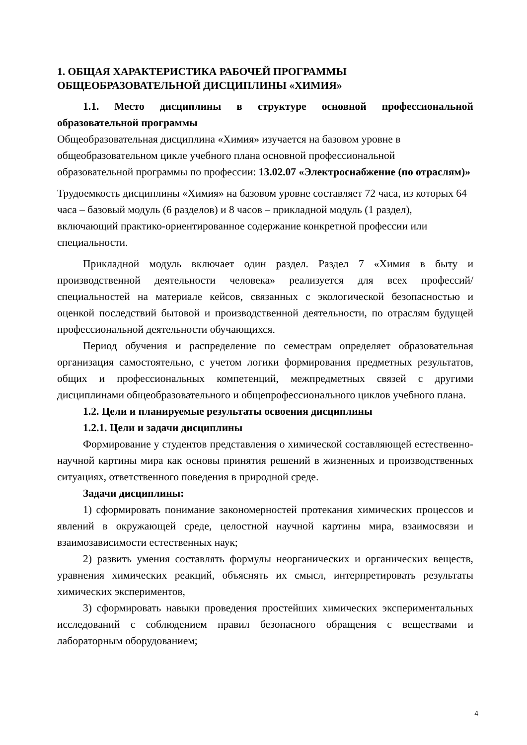1. ОБЩАЯ ХАРАКТЕРИСТИКА РАБОЧЕЙ ПРОГРАММЫ ОБЩЕОБРАЗОВАТЕЛЬНОЙ ДИСЦИПЛИНЫ «ХИМИЯ»
1.1. Место дисциплины в структуре основной профессиональной образовательной программы
Общеобразовательная дисциплина «Химия» изучается на базовом уровне в общеобразовательном цикле учебного плана основной профессиональной образовательной программы по профессии: 13.02.07 «Электроснабжение (по отраслям)»
Трудоемкость дисциплины «Химия» на базовом уровне составляет 72 часа, из которых 64 часа – базовый модуль (6 разделов) и 8 часов – прикладной модуль (1 раздел), включающий практико-ориентированное содержание конкретной профессии или специальности.
Прикладной модуль включает один раздел. Раздел 7 «Химия в быту и производственной деятельности человека» реализуется для всех профессий/специальностей на материале кейсов, связанных с экологической безопасностью и оценкой последствий бытовой и производственной деятельности, по отраслям будущей профессиональной деятельности обучающихся.
Период обучения и распределение по семестрам определяет образовательная организация самостоятельно, с учетом логики формирования предметных результатов, общих и профессиональных компетенций, межпредметных связей с другими дисциплинами общеобразовательного и общепрофессионального циклов учебного плана.
1.2. Цели и планируемые результаты освоения дисциплины
1.2.1. Цели и задачи дисциплины
Формирование у студентов представления о химической составляющей естественно-научной картины мира как основы принятия решений в жизненных и производственных ситуациях, ответственного поведения в природной среде.
Задачи дисциплины:
1) сформировать понимание закономерностей протекания химических процессов и явлений в окружающей среде, целостной научной картины мира, взаимосвязи и взаимозависимости естественных наук;
2) развить умения составлять формулы неорганических и органических веществ, уравнения химических реакций, объяснять их смысл, интерпретировать результаты химических экспериментов,
3) сформировать навыки проведения простейших химических экспериментальных исследований с соблюдением правил безопасного обращения с веществами и лабораторным оборудованием;
4